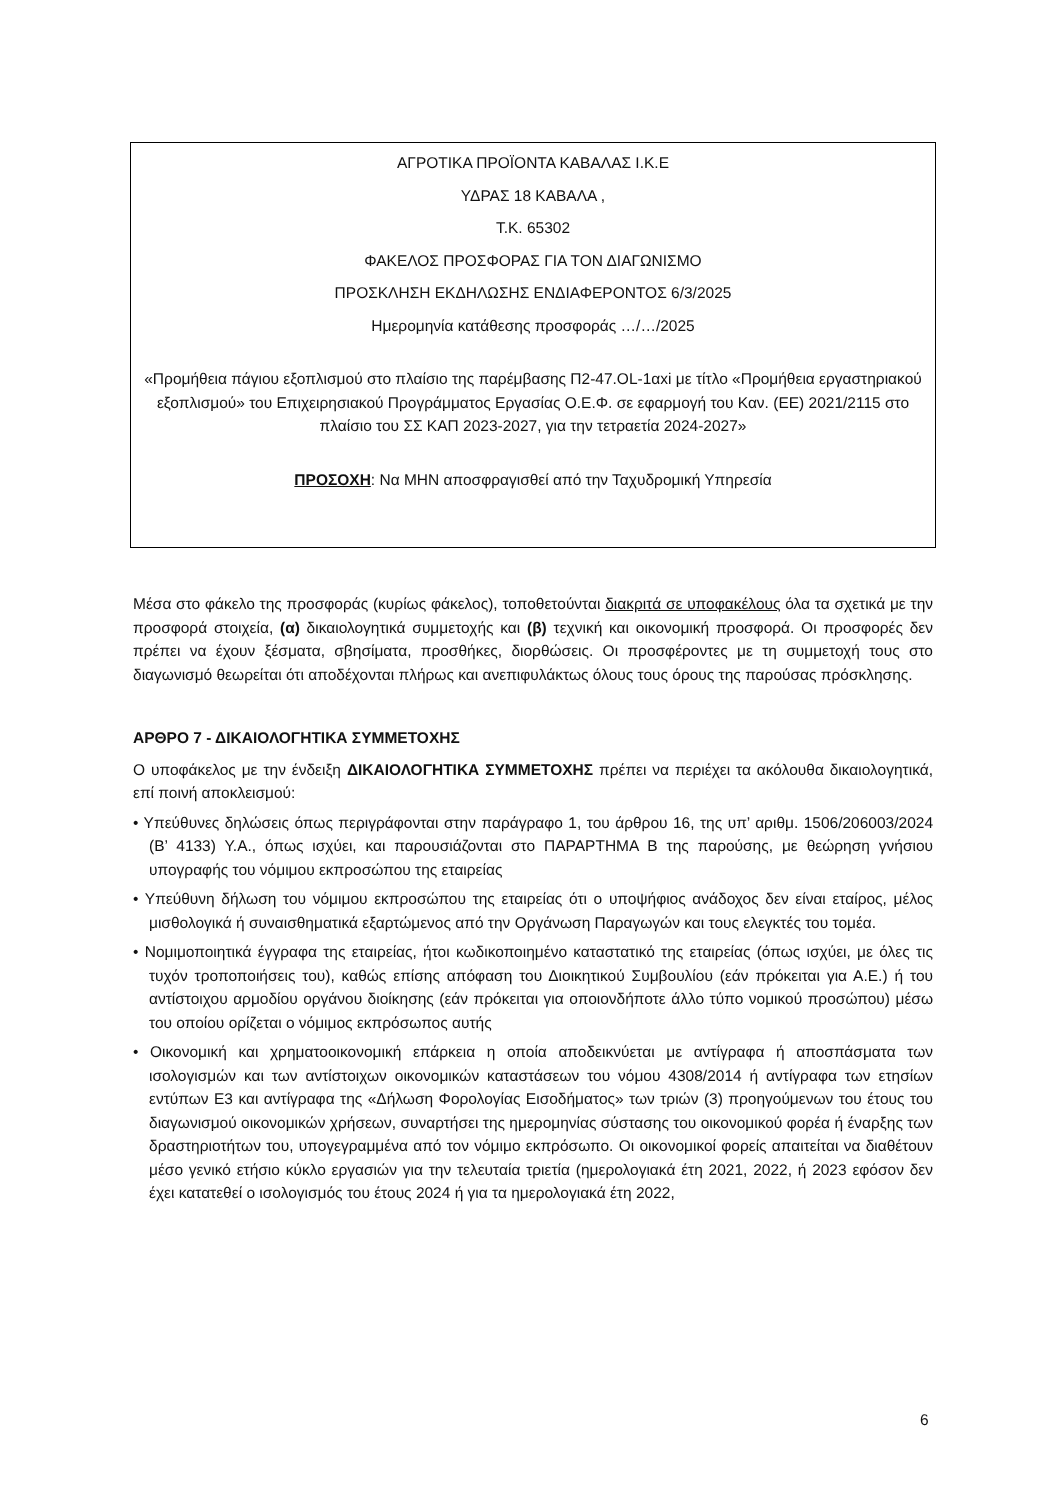ΑΓΡΟΤΙΚΑ ΠΡΟΪΟΝΤΑ ΚΑΒΑΛΑΣ Ι.Κ.Ε
ΥΔΡΑΣ 18 ΚΑΒΑΛΑ ,
Τ.Κ. 65302
ΦΑΚΕΛΟΣ ΠΡΟΣΦΟΡΑΣ ΓΙΑ ΤΟΝ ΔΙΑΓΩΝΙΣΜΟ
ΠΡΟΣΚΛΗΣΗ ΕΚΔΗΛΩΣΗΣ ΕΝΔΙΑΦΕΡΟΝΤΟΣ 6/3/2025
Ημερομηνία κατάθεσης προσφοράς …/…/2025
«Προμήθεια πάγιου εξοπλισμού στο πλαίσιο της παρέμβασης Π2-47.OL-1αxi με τίτλο «Προμήθεια εργαστηριακού εξοπλισμού» του Επιχειρησιακού Προγράμματος Εργασίας Ο.Ε.Φ. σε εφαρμογή του Καν. (ΕΕ) 2021/2115 στο πλαίσιο του ΣΣ ΚΑΠ 2023-2027, για την τετραετία 2024-2027»
ΠΡΟΣΟΧΗ: Να ΜΗΝ αποσφραγισθεί από την Ταχυδρομική Υπηρεσία
Μέσα στο φάκελο της προσφοράς (κυρίως φάκελος), τοποθετούνται διακριτά σε υποφακέλους όλα τα σχετικά με την προσφορά στοιχεία, (α) δικαιολογητικά συμμετοχής και (β) τεχνική και οικονομική προσφορά. Οι προσφορές δεν πρέπει να έχουν ξέσματα, σβησίματα, προσθήκες, διορθώσεις. Οι προσφέροντες με τη συμμετοχή τους στο διαγωνισμό θεωρείται ότι αποδέχονται πλήρως και ανεπιφυλάκτως όλους τους όρους της παρούσας πρόσκλησης.
ΑΡΘΡΟ 7 - ΔΙΚΑΙΟΛΟΓΗΤΙΚΑ ΣΥΜΜΕΤΟΧΗΣ
Ο υποφάκελος με την ένδειξη ΔΙΚΑΙΟΛΟΓΗΤΙΚΑ ΣΥΜΜΕΤΟΧΗΣ πρέπει να περιέχει τα ακόλουθα δικαιολογητικά, επί ποινή αποκλεισμού:
• Υπεύθυνες δηλώσεις όπως περιγράφονται στην παράγραφο 1, του άρθρου 16, της υπ’ αριθμ. 1506/206003/2024 (Β’ 4133) Υ.Α., όπως ισχύει, και παρουσιάζονται στο ΠΑΡΑΡΤΗΜΑ Β της παρούσης, με θεώρηση γνήσιου υπογραφής του νόμιμου εκπροσώπου της εταιρείας
• Υπεύθυνη δήλωση του νόμιμου εκπροσώπου της εταιρείας ότι ο υποψήφιος ανάδοχος δεν είναι εταίρος, μέλος μισθολογικά ή συναισθηματικά εξαρτώμενος από την Οργάνωση Παραγωγών και τους ελεγκτές του τομέα.
• Νομιμοποιητικά έγγραφα της εταιρείας, ήτοι κωδικοποιημένο καταστατικό της εταιρείας (όπως ισχύει, με όλες τις τυχόν τροποποιήσεις του), καθώς επίσης απόφαση του Διοικητικού Συμβουλίου (εάν πρόκειται για Α.Ε.) ή του αντίστοιχου αρμοδίου οργάνου διοίκησης (εάν πρόκειται για οποιονδήποτε άλλο τύπο νομικού προσώπου) μέσω του οποίου ορίζεται ο νόμιμος εκπρόσωπος αυτής
• Οικονομική και χρηματοοικονομική επάρκεια η οποία αποδεικνύεται με αντίγραφα ή αποσπάσματα των ισολογισμών και των αντίστοιχων οικονομικών καταστάσεων του νόμου 4308/2014 ή αντίγραφα των ετησίων εντύπων Ε3 και αντίγραφα της «Δήλωση Φορολογίας Εισοδήματος» των τριών (3) προηγούμενων του έτους του διαγωνισμού οικονομικών χρήσεων, συναρτήσει της ημερομηνίας σύστασης του οικονομικού φορέα ή έναρξης των δραστηριοτήτων του, υπογεγραμμένα από τον νόμιμο εκπρόσωπο. Οι οικονομικοί φορείς απαιτείται να διαθέτουν μέσο γενικό ετήσιο κύκλο εργασιών για την τελευταία τριετία (ημερολογιακά έτη 2021, 2022, ή 2023 εφόσον δεν έχει κατατεθεί ο ισολογισμός του έτους 2024 ή για τα ημερολογιακά έτη 2022,
6